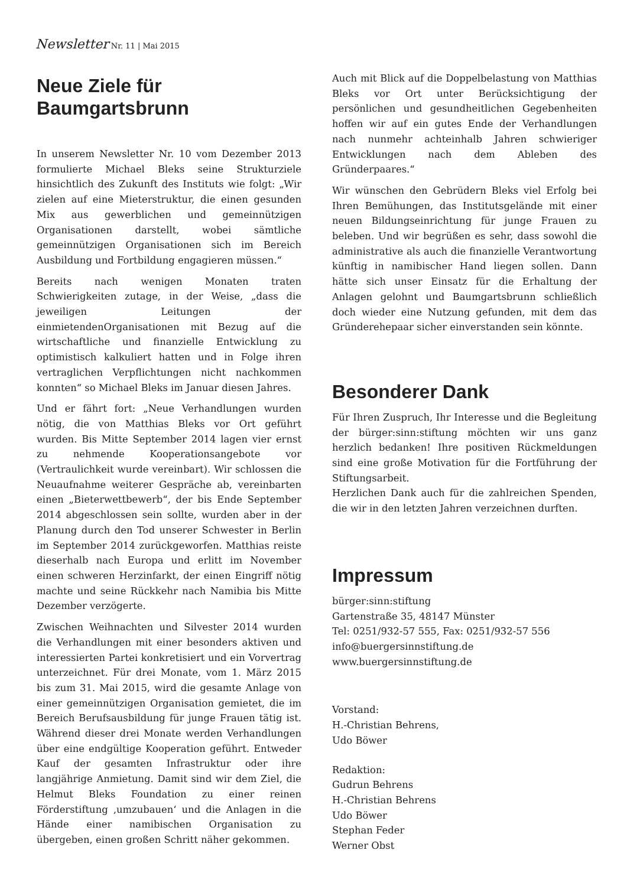Newsletter Nr. 11 | Mai 2015
Neue Ziele für Baumgartsbrunn
In unserem Newsletter Nr. 10 vom Dezember 2013 formulierte Michael Bleks seine Strukturziele hinsichtlich des Zukunft des Instituts wie folgt: „Wir zielen auf eine Mieterstruktur, die einen gesunden Mix aus gewerblichen und gemeinnützigen Organisationen darstellt, wobei sämtliche gemeinnützigen Organisationen sich im Bereich Ausbildung und Fortbildung engagieren müssen.“
Bereits nach wenigen Monaten traten Schwierigkeiten zutage, in der Weise, „dass die jeweiligen Leitungen der einmietendenOrganisationen mit Bezug auf die wirtschaftliche und finanzielle Entwicklung zu optimistisch kalkuliert hatten und in Folge ihren vertraglichen Verpflichtungen nicht nachkommen konnten“ so Michael Bleks im Januar diesen Jahres.
Und er fährt fort: „Neue Verhandlungen wurden nötig, die von Matthias Bleks vor Ort geführt wurden. Bis Mitte September 2014 lagen vier ernst zu nehmende Kooperationsangebote vor (Vertraulichkeit wurde vereinbart). Wir schlossen die Neuaufnahme weiterer Gespräche ab, vereinbarten einen „Bieterwettbewerb“, der bis Ende September 2014 abgeschlossen sein sollte, wurden aber in der Planung durch den Tod unserer Schwester in Berlin im September 2014 zurückgeworfen. Matthias reiste dieserhalb nach Europa und erlitt im November einen schweren Herzinfarkt, der einen Eingriff nötig machte und seine Rückkehr nach Namibia bis Mitte Dezember verzögerte.
Zwischen Weihnachten und Silvester 2014 wurden die Verhandlungen mit einer besonders aktiven und interessierten Partei konkretisiert und ein Vorvertrag unterzeichnet. Für drei Monate, vom 1. März 2015 bis zum 31. Mai 2015, wird die gesamte Anlage von einer gemeinnützigen Organisation gemietet, die im Bereich Berufsausbildung für junge Frauen tätig ist. Während dieser drei Monate werden Verhandlungen über eine endgültige Kooperation geführt. Entweder Kauf der gesamten Infrastruktur oder ihre langjährige Anmietung. Damit sind wir dem Ziel, die Helmut Bleks Foundation zu einer reinen Förderstiftung ‚umzubauen‘ und die Anlagen in die Hände einer namibischen Organisation zu übergeben, einen großen Schritt näher gekommen.
Auch mit Blick auf die Doppelbelastung von Matthias Bleks vor Ort unter Berücksichtigung der persönlichen und gesundheitlichen Gegebenheiten hoffen wir auf ein gutes Ende der Verhandlungen nach nunmehr achteinhalb Jahren schwieriger Entwicklungen nach dem Ableben des Gründerpaares.“
Wir wünschen den Gebrüdern Bleks viel Erfolg bei Ihren Bemühungen, das Institutsgelände mit einer neuen Bildungseinrichtung für junge Frauen zu beleben. Und wir begrüßen es sehr, dass sowohl die administrative als auch die finanzielle Verantwortung künftig in namibischer Hand liegen sollen. Dann hätte sich unser Einsatz für die Erhaltung der Anlagen gelohnt und Baumgartsbrunn schließlich doch wieder eine Nutzung gefunden, mit dem das Gründerehepaar sicher einverstanden sein könnte.
Besonderer Dank
Für Ihren Zuspruch, Ihr Interesse und die Begleitung der bürger:sinn:stiftung möchten wir uns ganz herzlich bedanken! Ihre positiven Rückmeldungen sind eine große Motivation für die Fortführung der Stiftungsarbeit.
Herzlichen Dank auch für die zahlreichen Spenden, die wir in den letzten Jahren verzeichnen durften.
Impressum
bürger:sinn:stiftung
Gartenstraße 35, 48147 Münster
Tel: 0251/932-57 555, Fax: 0251/932-57 556
info@buergersinnstiftung.de
www.buergersinnstiftung.de
Vorstand:
H.-Christian Behrens,
Udo Böwer
Redaktion:
Gudrun Behrens
H.-Christian Behrens
Udo Böwer
Stephan Feder
Werner Obst